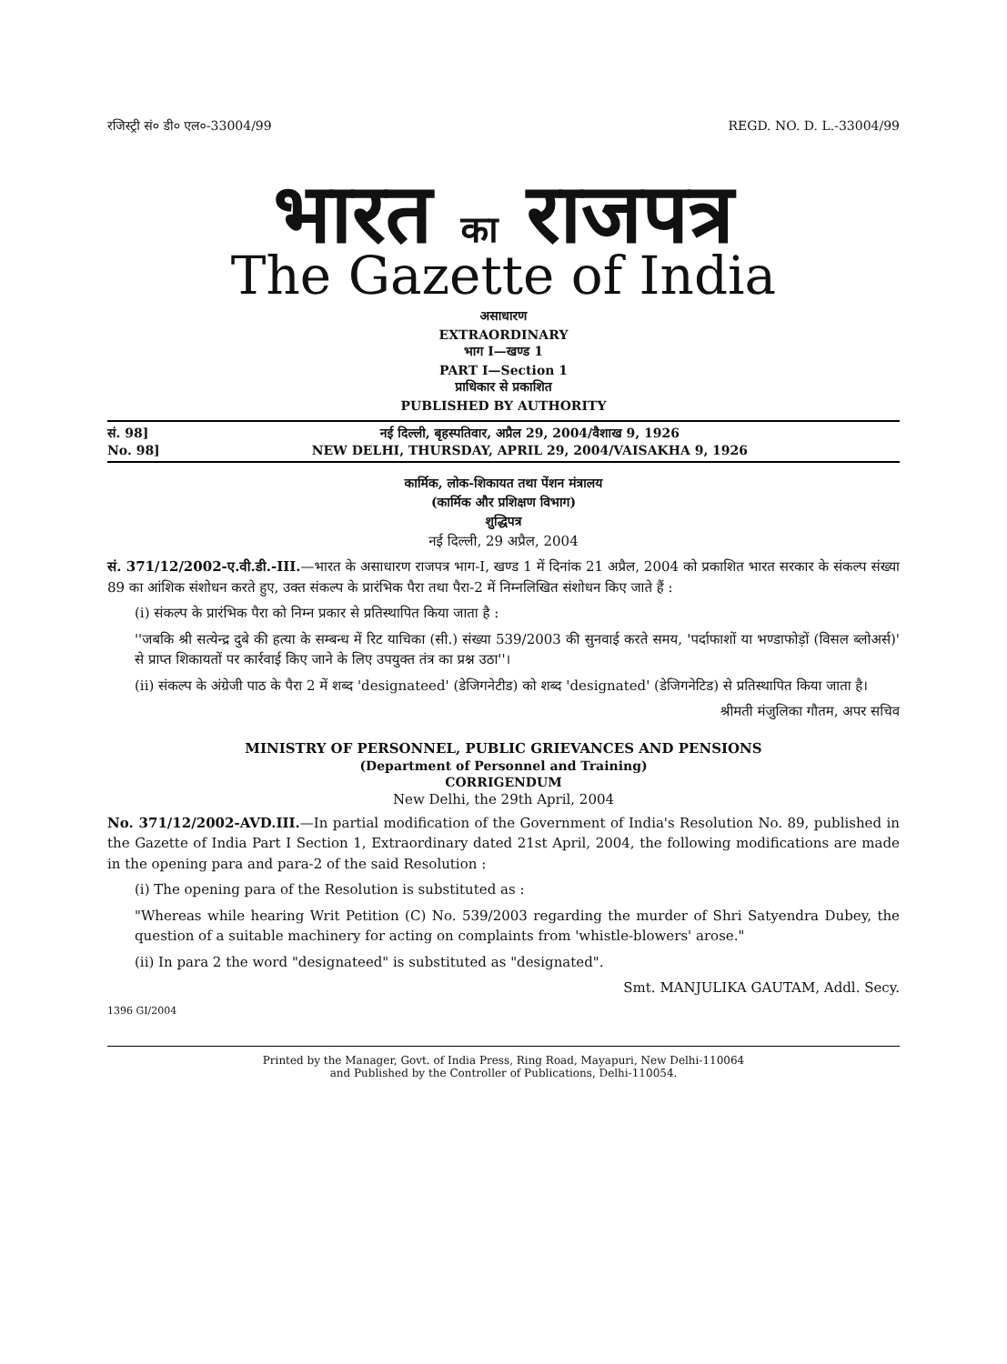रजिस्ट्री सं० डी० एल०-33004/99 REGD. NO. D. L.-33004/99
भारत का राजपत्र
The Gazette of India
असाधारण
EXTRAORDINARY
भाग I—खण्ड 1
PART I—Section 1
प्राधिकार से प्रकाशित
PUBLISHED BY AUTHORITY
सं. 98]
No. 98]
नई दिल्ली, बृहस्पतिवार, अप्रैल 29, 2004/वैशाख 9, 1926
NEW DELHI, THURSDAY, APRIL 29, 2004/VAISAKHA 9, 1926
कार्मिक, लोक-शिकायत तथा पेंशन मंत्रालय
(कार्मिक और प्रशिक्षण विभाग)
शुद्धिपत्र
नई दिल्ली, 29 अप्रैल, 2004
सं. 371/12/2002-ए.वी.डी.-III.—भारत के असाधारण राजपत्र भाग-I, खण्ड 1 में दिनांक 21 अप्रैल, 2004 को प्रकाशित भारत सरकार के संकल्प संख्या 89 का आंशिक संशोधन करते हुए, उक्त संकल्प के प्रारंभिक पैरा तथा पैरा-2 में निम्नलिखित संशोधन किए जाते हैं :
(i) संकल्प के प्रारंभिक पैरा को निम्न प्रकार से प्रतिस्थापित किया जाता है :
''जबकि श्री सत्येन्द्र दुबे की हत्या के सम्बन्ध में रिट याचिका (सी.) संख्या 539/2003 की सुनवाई करते समय, 'पर्दाफाशों या भण्डाफोड़ों (विसल ब्लोअर्स)' से प्राप्त शिकायतों पर कार्रवाई किए जाने के लिए उपयुक्त तंत्र का प्रश्न उठा''।
(ii) संकल्प के अंग्रेजी पाठ के पैरा 2 में शब्द 'designateed' (डेजिगनेटीड) को शब्द 'designated' (डेजिगनेटिड) से प्रतिस्थापित किया जाता है।
श्रीमती मंजुलिका गौतम, अपर सचिव
MINISTRY OF PERSONNEL, PUBLIC GRIEVANCES AND PENSIONS
(Department of Personnel and Training)
CORRIGENDUM
New Delhi, the 29th April, 2004
No. 371/12/2002-AVD.III.—In partial modification of the Government of India's Resolution No. 89, published in the Gazette of India Part I Section 1, Extraordinary dated 21st April, 2004, the following modifications are made in the opening para and para-2 of the said Resolution :
(i) The opening para of the Resolution is substituted as :
"Whereas while hearing Writ Petition (C) No. 539/2003 regarding the murder of Shri Satyendra Dubey, the question of a suitable machinery for acting on complaints from 'whistle-blowers' arose."
(ii) In para 2 the word "designateed" is substituted as "designated".
Smt. MANJULIKA GAUTAM, Addl. Secy.
1396 GI/2004
Printed by the Manager, Govt. of India Press, Ring Road, Mayapuri, New Delhi-110064
and Published by the Controller of Publications, Delhi-110054.